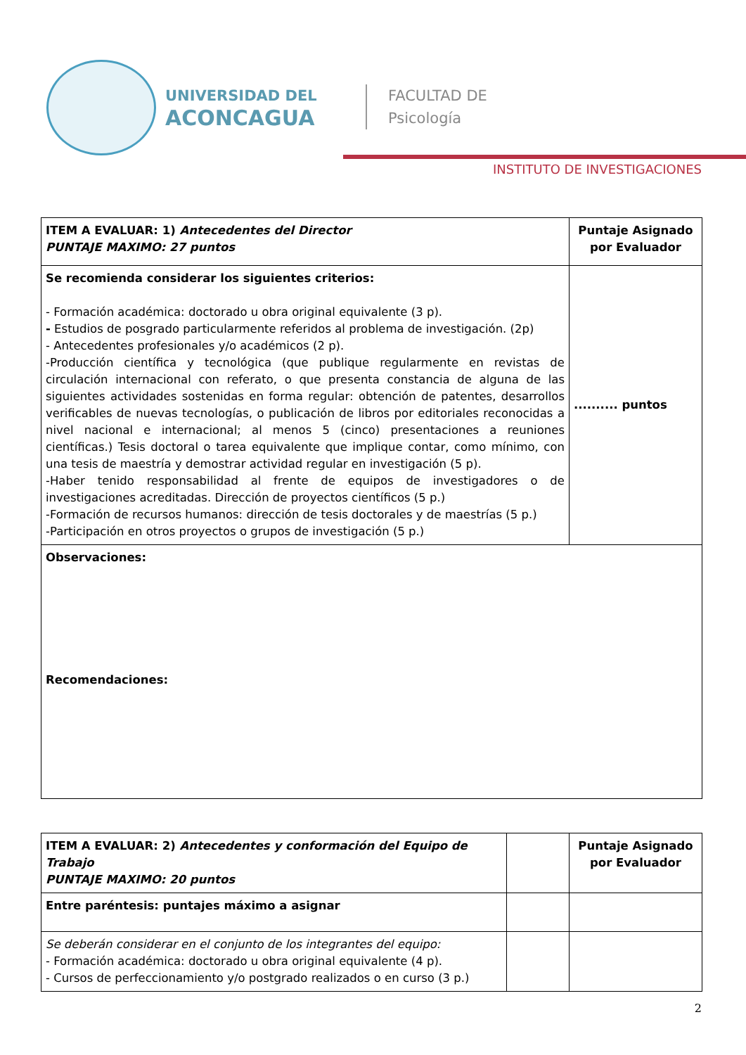UNIVERSIDAD DEL
ACONCAGUA
FACULTAD DE
Psicología
INSTITUTO DE INVESTIGACIONES
| ITEM A EVALUAR: 1) Antecedentes del Director PUNTAJE MAXIMO: 27 puntos | Puntaje Asignado por Evaluador |
| Se recomienda considerar los siguientes criterios: - Formación académica: doctorado u obra original equivalente (3 p). - Estudios de posgrado particularmente referidos al problema de investigación. (2p) - Antecedentes profesionales y/o académicos (2 p). -Producción científica y tecnológica (que publique regularmente en revistas de circulación internacional con referato, o que presenta constancia de alguna de las siguientes actividades sostenidas en forma regular: obtención de patentes, desarrollos verificables de nuevas tecnologías, o publicación de libros por editoriales reconocidas a nivel nacional e internacional; al menos 5 (cinco) presentaciones a reuniones científicas.) Tesis doctoral o tarea equivalente que implique contar, como mínimo, con una tesis de maestría y demostrar actividad regular en investigación (5 p). -Haber tenido responsabilidad al frente de equipos de investigadores o de investigaciones acreditadas. Dirección de proyectos científicos (5 p.) -Formación de recursos humanos: dirección de tesis doctorales y de maestrías (5 p.) -Participación en otros proyectos o grupos de investigación (5 p.) | .......... puntos |
| Observaciones: Recomendaciones: | |
| ITEM A EVALUAR: 2) Antecedentes y conformación del Equipo de Trabajo PUNTAJE MAXIMO: 20 puntos | | Puntaje Asignado por Evaluador |
| Entre paréntesis: puntajes máximo a asignar | | |
| Se deberán considerar en el conjunto de los integrantes del equipo: - Formación académica: doctorado u obra original equivalente (4 p). - Cursos de perfeccionamiento y/o postgrado realizados o en curso (3 p.) | | |
2